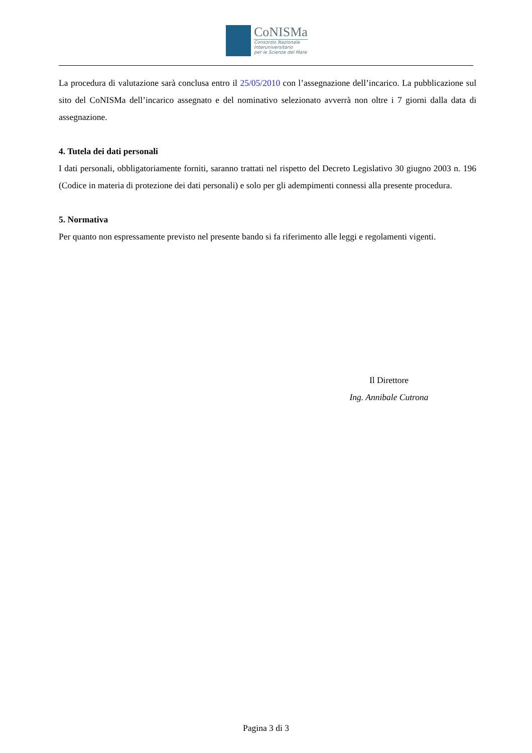CoNISMa
Consorzio Nazionale
Interuniversitario
per le Scienze del Mare
La procedura di valutazione sarà conclusa entro il 25/05/2010 con l’assegnazione dell’incarico. La pubblicazione sul sito del CoNISMa dell’incarico assegnato e del nominativo selezionato avverrà non oltre i 7 giorni dalla data di assegnazione.
4. Tutela dei dati personali
I dati personali, obbligatoriamente forniti, saranno trattati nel rispetto del Decreto Legislativo 30 giugno 2003 n. 196 (Codice in materia di protezione dei dati personali) e solo per gli adempimenti connessi alla presente procedura.
5. Normativa
Per quanto non espressamente previsto nel presente bando si fa riferimento alle leggi e regolamenti vigenti.
Il Direttore
Ing. Annibale Cutrona
Pagina 3 di 3